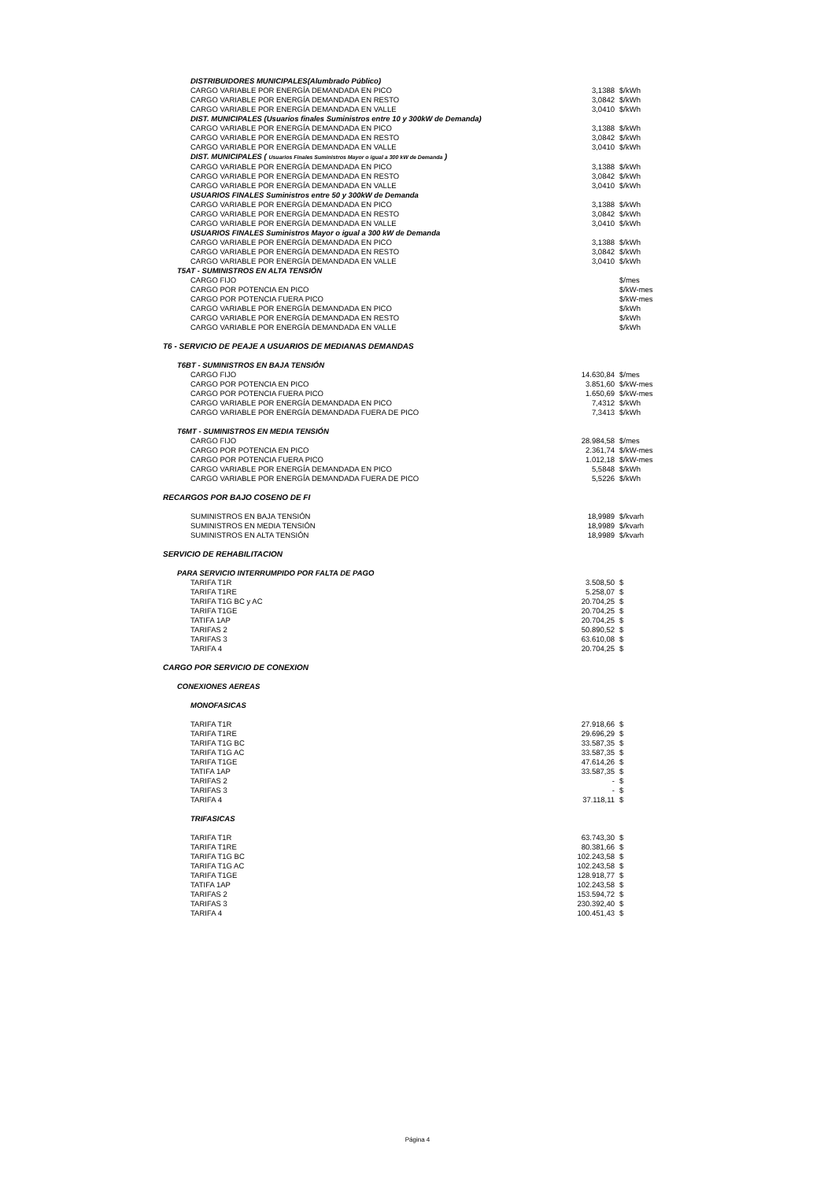| DISTRIBUIDORES MUNICIPALES(Alumbrado Público) | | |
| CARGO VARIABLE POR ENERGÍA DEMANDADA EN PICO | 3,1388 | $/kWh |
| CARGO VARIABLE POR ENERGÍA DEMANDADA EN RESTO | 3,0842 | $/kWh |
| CARGO VARIABLE POR ENERGÍA DEMANDADA EN VALLE | 3,0410 | $/kWh |
| DIST. MUNICIPALES (Usuarios finales Suministros entre 10 y 300kW de Demanda) | | |
| CARGO VARIABLE POR ENERGÍA DEMANDADA EN PICO | 3,1388 | $/kWh |
| CARGO VARIABLE POR ENERGÍA DEMANDADA EN RESTO | 3,0842 | $/kWh |
| CARGO VARIABLE POR ENERGÍA DEMANDADA EN VALLE | 3,0410 | $/kWh |
| DIST. MUNICIPALES ( Usuarios Finales Suministros Mayor o igual a 300 kW de Demanda ) | | |
| CARGO VARIABLE POR ENERGÍA DEMANDADA EN PICO | 3,1388 | $/kWh |
| CARGO VARIABLE POR ENERGÍA DEMANDADA EN RESTO | 3,0842 | $/kWh |
| CARGO VARIABLE POR ENERGÍA DEMANDADA EN VALLE | 3,0410 | $/kWh |
| USUARIOS FINALES Suministros entre 50 y 300kW de Demanda | | |
| CARGO VARIABLE POR ENERGÍA DEMANDADA EN PICO | 3,1388 | $/kWh |
| CARGO VARIABLE POR ENERGÍA DEMANDADA EN RESTO | 3,0842 | $/kWh |
| CARGO VARIABLE POR ENERGÍA DEMANDADA EN VALLE | 3,0410 | $/kWh |
| USUARIOS FINALES Suministros Mayor o igual a 300 kW de Demanda | | |
| CARGO VARIABLE POR ENERGÍA DEMANDADA EN PICO | 3,1388 | $/kWh |
| CARGO VARIABLE POR ENERGÍA DEMANDADA EN RESTO | 3,0842 | $/kWh |
| CARGO VARIABLE POR ENERGÍA DEMANDADA EN VALLE | 3,0410 | $/kWh |
| T5AT - SUMINISTROS EN ALTA TENSIÓN | | |
| CARGO FIJO | | $/mes |
| CARGO POR POTENCIA EN PICO | | $/kW-mes |
| CARGO POR POTENCIA FUERA PICO | | $/kW-mes |
| CARGO VARIABLE POR ENERGÍA DEMANDADA EN PICO | | $/kWh |
| CARGO VARIABLE POR ENERGÍA DEMANDADA EN RESTO | | $/kWh |
| CARGO VARIABLE POR ENERGÍA DEMANDADA EN VALLE | | $/kWh |
| T6 - SERVICIO DE PEAJE A USUARIOS DE MEDIANAS DEMANDAS | | |
| T6BT - SUMINISTROS EN BAJA TENSIÓN | | |
| CARGO FIJO | 14.630,84 | $/mes |
| CARGO POR POTENCIA EN PICO | 3.851,60 | $/kW-mes |
| CARGO POR POTENCIA FUERA PICO | 1.650,69 | $/kW-mes |
| CARGO VARIABLE POR ENERGÍA DEMANDADA EN PICO | 7,4312 | $/kWh |
| CARGO VARIABLE POR ENERGÍA DEMANDADA FUERA DE PICO | 7,3413 | $/kWh |
| T6MT - SUMINISTROS EN MEDIA TENSIÓN | | |
| CARGO FIJO | 28.984,58 | $/mes |
| CARGO POR POTENCIA EN PICO | 2.361,74 | $/kW-mes |
| CARGO POR POTENCIA FUERA PICO | 1.012,18 | $/kW-mes |
| CARGO VARIABLE POR ENERGÍA DEMANDADA EN PICO | 5,5848 | $/kWh |
| CARGO VARIABLE POR ENERGÍA DEMANDADA FUERA DE PICO | 5,5226 | $/kWh |
| RECARGOS POR BAJO COSENO DE FI | | |
| SUMINISTROS EN BAJA TENSIÓN | 18,9989 | $/kvarh |
| SUMINISTROS EN MEDIA TENSIÓN | 18,9989 | $/kvarh |
| SUMINISTROS EN ALTA TENSIÓN | 18,9989 | $/kvarh |
| SERVICIO DE REHABILITACION | | |
| PARA SERVICIO INTERRUMPIDO POR FALTA DE PAGO | | |
| TARIFA T1R | 3.508,50 | $ |
| TARIFA T1RE | 5.258,07 | $ |
| TARIFA T1G BC y AC | 20.704,25 | $ |
| TARIFA T1GE | 20.704,25 | $ |
| TATIFA 1AP | 20.704,25 | $ |
| TARIFAS 2 | 50.890,52 | $ |
| TARIFAS 3 | 63.610,08 | $ |
| TARIFA 4 | 20.704,25 | $ |
| CARGO POR SERVICIO DE CONEXION | | |
| CONEXIONES AEREAS | | |
| MONOFASICAS | | |
| TARIFA T1R | 27.918,66 | $ |
| TARIFA T1RE | 29.696,29 | $ |
| TARIFA T1G BC | 33.587,35 | $ |
| TARIFA T1G AC | 33.587,35 | $ |
| TARIFA T1GE | 47.614,26 | $ |
| TATIFA 1AP | 33.587,35 | $ |
| TARIFAS 2 | - | $ |
| TARIFAS 3 | - | $ |
| TARIFA 4 | 37.118,11 | $ |
| TRIFASICAS | | |
| TARIFA T1R | 63.743,30 | $ |
| TARIFA T1RE | 80.381,66 | $ |
| TARIFA T1G BC | 102.243,58 | $ |
| TARIFA T1G AC | 102.243,58 | $ |
| TARIFA T1GE | 128.918,77 | $ |
| TATIFA 1AP | 102.243,58 | $ |
| TARIFAS 2 | 153.594,72 | $ |
| TARIFAS 3 | 230.392,40 | $ |
| TARIFA 4 | 100.451,43 | $ |
Página 4